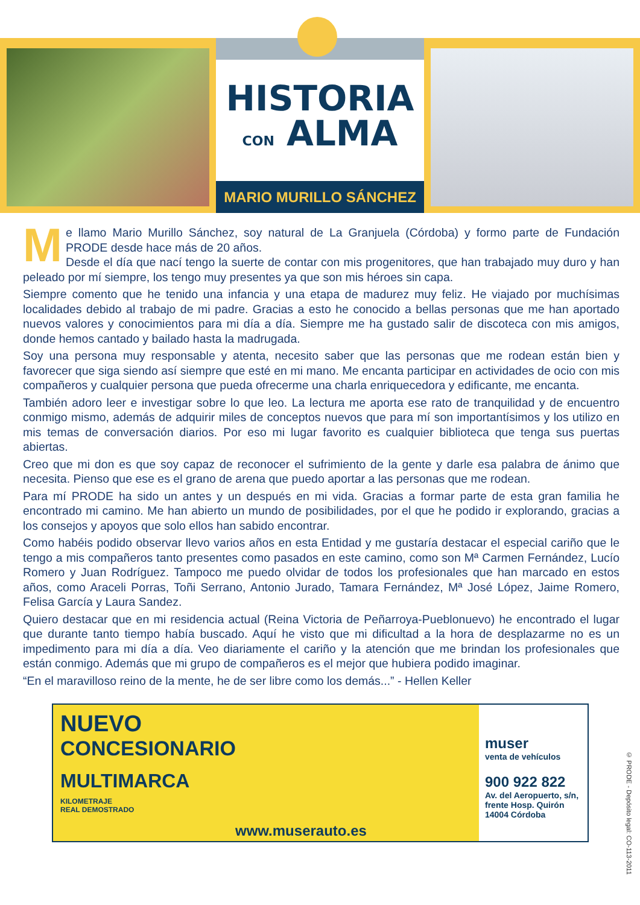HISTORIA
CON ALMA
MARIO MURILLO SÁNCHEZ
Me llamo Mario Murillo Sánchez, soy natural de La Granjuela (Córdoba) y formo parte de Fundación PRODE desde hace más de 20 años.
Desde el día que nací tengo la suerte de contar con mis progenitores, que han trabajado muy duro y han peleado por mí siempre, los tengo muy presentes ya que son mis héroes sin capa.
Siempre comento que he tenido una infancia y una etapa de madurez muy feliz. He viajado por muchísimas localidades debido al trabajo de mi padre. Gracias a esto he conocido a bellas personas que me han aportado nuevos valores y conocimientos para mi día a día. Siempre me ha gustado salir de discoteca con mis amigos, donde hemos cantado y bailado hasta la madrugada.
Soy una persona muy responsable y atenta, necesito saber que las personas que me rodean están bien y favorecer que siga siendo así siempre que esté en mi mano. Me encanta participar en actividades de ocio con mis compañeros y cualquier persona que pueda ofrecerme una charla enriquecedora y edificante, me encanta.
También adoro leer e investigar sobre lo que leo. La lectura me aporta ese rato de tranquilidad y de encuentro conmigo mismo, además de adquirir miles de conceptos nuevos que para mí son importantísimos y los utilizo en mis temas de conversación diarios. Por eso mi lugar favorito es cualquier biblioteca que tenga sus puertas abiertas.
Creo que mi don es que soy capaz de reconocer el sufrimiento de la gente y darle esa palabra de ánimo que necesita. Pienso que ese es el grano de arena que puedo aportar a las personas que me rodean.
Para mí PRODE ha sido un antes y un después en mi vida. Gracias a formar parte de esta gran familia he encontrado mi camino. Me han abierto un mundo de posibilidades, por el que he podido ir explorando, gracias a los consejos y apoyos que solo ellos han sabido encontrar.
Como habéis podido observar llevo varios años en esta Entidad y me gustaría destacar el especial cariño que le tengo a mis compañeros tanto presentes como pasados en este camino, como son Mª Carmen Fernández, Lucío Romero y Juan Rodríguez. Tampoco me puedo olvidar de todos los profesionales que han marcado en estos años, como Araceli Porras, Toñi Serrano, Antonio Jurado, Tamara Fernández, Mª José López, Jaime Romero, Felisa García y Laura Sandez.
Quiero destacar que en mi residencia actual (Reina Victoria de Peñarroya-Pueblonuevo) he encontrado el lugar que durante tanto tiempo había buscado. Aquí he visto que mi dificultad a la hora de desplazarme no es un impedimento para mi día a día. Veo diariamente el cariño y la atención que me brindan los profesionales que están conmigo. Además que mi grupo de compañeros es el mejor que hubiera podido imaginar.
“En el maravilloso reino de la mente, he de ser libre como los demás...” - Hellen Keller
NUEVO
CONCESIONARIO
MULTIMARCA
KILOMETRAJE
REAL DEMOSTRADO
www.muserauto.es
muser
venta de vehículos
900 922 822
Av. del Aeropuerto, s/n, frente Hosp. Quirón 14004 Córdoba
© PRODE - Depósito legal: CO-113-2011